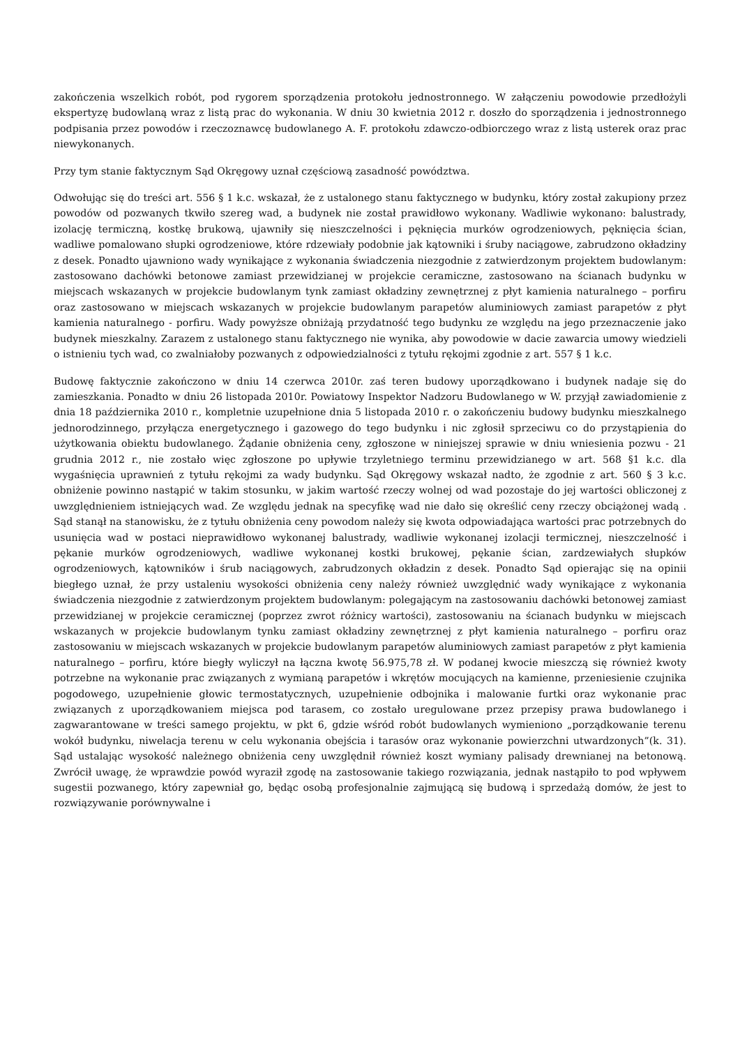zakończenia wszelkich robót, pod rygorem sporządzenia protokołu jednostronnego. W załączeniu powodowie przedłożyli ekspertyzę budowlaną wraz z listą prac do wykonania. W dniu 30 kwietnia 2012 r. doszło do sporządzenia i jednostronnego podpisania przez powodów i rzeczoznawcę budowlanego A. F. protokołu zdawczo-odbiorczego wraz z listą usterek oraz prac niewykonanych.
Przy tym stanie faktycznym Sąd Okręgowy uznał częściową zasadność powództwa.
Odwołując się do treści art. 556 § 1 k.c. wskazał, że z ustalonego stanu faktycznego w budynku, który został zakupiony przez powodów od pozwanych tkwiło szereg wad, a budynek nie został prawidłowo wykonany. Wadliwie wykonano: balustrady, izolację termiczną, kostkę brukową, ujawniły się nieszczelności i pęknięcia murków ogrodzeniowych, pęknięcia ścian, wadliwe pomalowano słupki ogrodzeniowe, które rdzewiały podobnie jak kątowniki i śruby naciągowe, zabrudzono okładziny z desek. Ponadto ujawniono wady wynikające z wykonania świadczenia niezgodnie z zatwierdzonym projektem budowlanym: zastosowano dachówki betonowe zamiast przewidzianej w projekcie ceramiczne, zastosowano na ścianach budynku w miejscach wskazanych w projekcie budowlanym tynk zamiast okładziny zewnętrznej z płyt kamienia naturalnego – porfiru oraz zastosowano w miejscach wskazanych w projekcie budowlanym parapetów aluminiowych zamiast parapetów z płyt kamienia naturalnego - porfiru. Wady powyższe obniżają przydatność tego budynku ze względu na jego przeznaczenie jako budynek mieszkalny. Zarazem z ustalonego stanu faktycznego nie wynika, aby powodowie w dacie zawarcia umowy wiedzieli o istnieniu tych wad, co zwalniałoby pozwanych z odpowiedzialności z tytułu rękojmi zgodnie z art. 557 § 1 k.c.
Budowę faktycznie zakończono w dniu 14 czerwca 2010r. zaś teren budowy uporządkowano i budynek nadaje się do zamieszkania. Ponadto w dniu 26 listopada 2010r. Powiatowy Inspektor Nadzoru Budowlanego w W. przyjął zawiadomienie z dnia 18 października 2010 r., kompletnie uzupełnione dnia 5 listopada 2010 r. o zakończeniu budowy budynku mieszkalnego jednorodzinnego, przyłącza energetycznego i gazowego do tego budynku i nic zgłosił sprzeciwu co do przystąpienia do użytkowania obiektu budowlanego. Żądanie obniżenia ceny, zgłoszone w niniejszej sprawie w dniu wniesienia pozwu - 21 grudnia 2012 r., nie zostało więc zgłoszone po upływie trzyletniego terminu przewidzianego w art. 568 §1 k.c. dla wygaśnięcia uprawnień z tytułu rękojmi za wady budynku. Sąd Okręgowy wskazał nadto, że zgodnie z art. 560 § 3 k.c. obniżenie powinno nastąpić w takim stosunku, w jakim wartość rzeczy wolnej od wad pozostaje do jej wartości obliczonej z uwzględnieniem istniejących wad. Ze względu jednak na specyfikę wad nie dało się określić ceny rzeczy obciążonej wadą . Sąd stanął na stanowisku, że z tytułu obniżenia ceny powodom należy się kwota odpowiadająca wartości prac potrzebnych do usunięcia wad w postaci nieprawidłowo wykonanej balustrady, wadliwie wykonanej izolacji termicznej, nieszczelność i pękanie murków ogrodzeniowych, wadliwe wykonanej kostki brukowej, pękanie ścian, zardzewiałych słupków ogrodzeniowych, kątowników i śrub naciągowych, zabrudzonych okładzin z desek. Ponadto Sąd opierając się na opinii biegłego uznał, że przy ustaleniu wysokości obniżenia ceny należy również uwzględnić wady wynikające z wykonania świadczenia niezgodnie z zatwierdzonym projektem budowlanym: polegającym na zastosowaniu dachówki betonowej zamiast przewidzianej w projekcie ceramicznej (poprzez zwrot różnicy wartości), zastosowaniu na ścianach budynku w miejscach wskazanych w projekcie budowlanym tynku zamiast okładziny zewnętrznej z płyt kamienia naturalnego – porfiru oraz zastosowaniu w miejscach wskazanych w projekcie budowlanym parapetów aluminiowych zamiast parapetów z płyt kamienia naturalnego – porfiru, które biegły wyliczył na łączna kwotę 56.975,78 zł. W podanej kwocie mieszczą się również kwoty potrzebne na wykonanie prac związanych z wymianą parapetów i wkrętów mocujących na kamienne, przeniesienie czujnika pogodowego, uzupełnienie głowic termostatycznych, uzupełnienie odbojnika i malowanie furtki oraz wykonanie prac związanych z uporządkowaniem miejsca pod tarasem, co zostało uregulowane przez przepisy prawa budowlanego i zagwarantowane w treści samego projektu, w pkt 6, gdzie wśród robót budowlanych wymieniono „porządkowanie terenu wokół budynku, niwelacja terenu w celu wykonania obejścia i tarasów oraz wykonanie powierzchni utwardzonych”(k. 31). Sąd ustalając wysokość należnego obniżenia ceny uwzględnił również koszt wymiany palisady drewnianej na betonową. Zwrócił uwagę, że wprawdzie powód wyraził zgodę na zastosowanie takiego rozwiązania, jednak nastąpiło to pod wpływem sugestii pozwanego, który zapewniał go, będąc osobą profesjonalnie zajmującą się budową i sprzedażą domów, że jest to rozwiązywanie porównywalne i